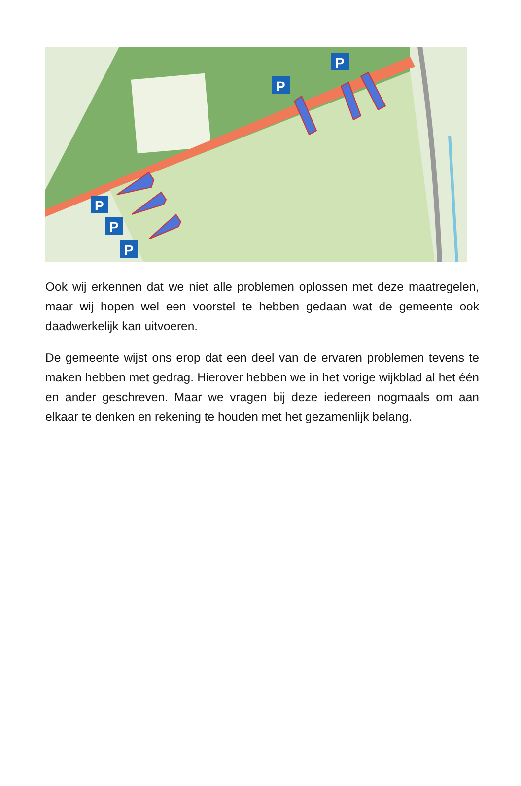P
P
P
P
P
Ook wij erkennen dat we niet alle problemen oplossen met deze maatregelen, maar wij hopen wel een voorstel te hebben gedaan wat de gemeente ook daadwerkelijk kan uitvoeren.
De gemeente wijst ons erop dat een deel van de ervaren problemen tevens te maken hebben met gedrag. Hierover hebben we in het vorige wijkblad al het één en ander geschreven. Maar we vragen bij deze iedereen nogmaals om aan elkaar te denken en rekening te houden met het gezamenlijk belang.